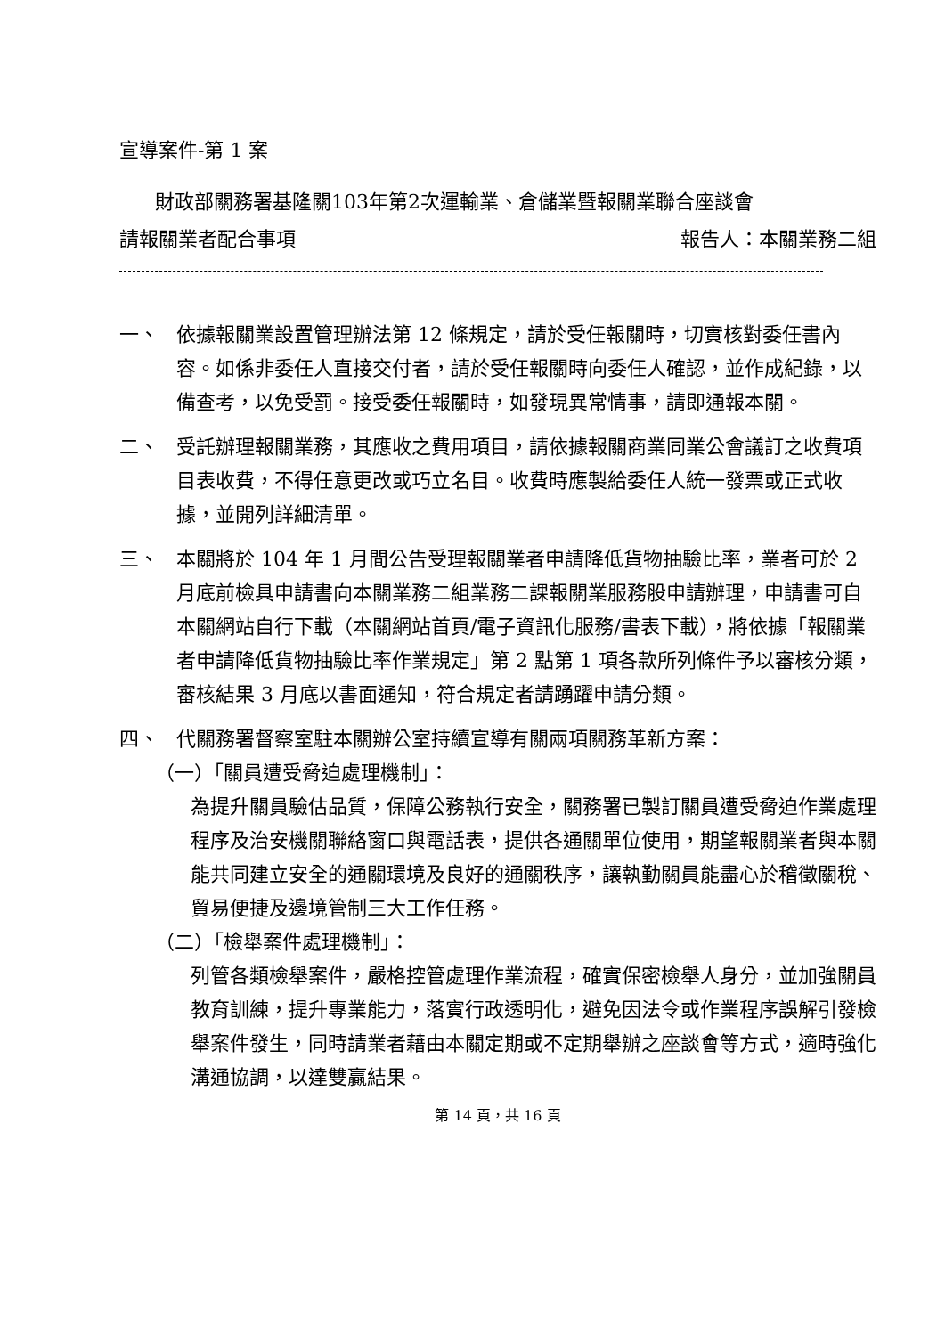宣導案件-第 1 案
財政部關務署基隆關103年第2次運輸業、倉儲業暨報關業聯合座談會
請報關業者配合事項 報告人：本關業務二組
一、 依據報關業設置管理辦法第 12 條規定，請於受任報關時，切實核對委任書內容。如係非委任人直接交付者，請於受任報關時向委任人確認，並作成紀錄，以備查考，以免受罰。接受委任報關時，如發現異常情事，請即通報本關。
二、 受託辦理報關業務，其應收之費用項目，請依據報關商業同業公會議訂之收費項目表收費，不得任意更改或巧立名目。收費時應製給委任人統一發票或正式收據，並開列詳細清單。
三、 本關將於 104 年 1 月間公告受理報關業者申請降低貨物抽驗比率，業者可於 2 月底前檢具申請書向本關業務二組業務二課報關業服務股申請辦理，申請書可自本關網站自行下載（本關網站首頁/電子資訊化服務/書表下載），將依據「報關業者申請降低貨物抽驗比率作業規定」第 2 點第 1 項各款所列條件予以審核分類，審核結果 3 月底以書面通知，符合規定者請踴躍申請分類。
四、 代關務署督察室駐本關辦公室持續宣導有關兩項關務革新方案：
（一）「關員遭受脅迫處理機制」：
為提升關員驗估品質，保障公務執行安全，關務署已製訂關員遭受脅迫作業處理程序及治安機關聯絡窗口與電話表，提供各通關單位使用，期望報關業者與本關能共同建立安全的通關環境及良好的通關秩序，讓執勤關員能盡心於稽徵關稅、貿易便捷及邊境管制三大工作任務。
（二）「檢舉案件處理機制」：
列管各類檢舉案件，嚴格控管處理作業流程，確實保密檢舉人身分，並加強關員教育訓練，提升專業能力，落實行政透明化，避免因法令或作業程序誤解引發檢舉案件發生，同時請業者藉由本關定期或不定期舉辦之座談會等方式，適時強化溝通協調，以達雙贏結果。
第 14 頁，共 16 頁